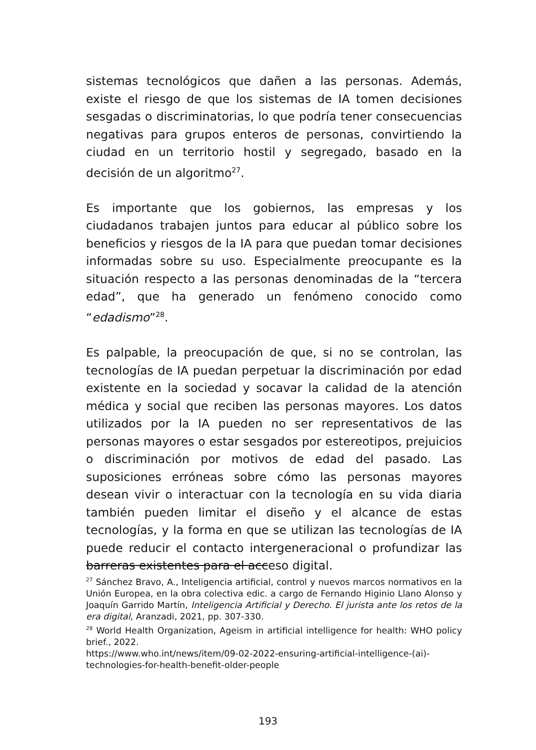sistemas tecnológicos que dañen a las personas. Además, existe el riesgo de que los sistemas de IA tomen decisiones sesgadas o discriminatorias, lo que podría tener consecuencias negativas para grupos enteros de personas, convirtiendo la ciudad en un territorio hostil y segregado, basado en la decisión de un algoritmo<sup>27</sup>.
Es importante que los gobiernos, las empresas y los ciudadanos trabajen juntos para educar al público sobre los beneficios y riesgos de la IA para que puedan tomar decisiones informadas sobre su uso. Especialmente preocupante es la situación respecto a las personas denominadas de la “tercera edad”, que ha generado un fenómeno conocido como “edadismo”<sup>28</sup>.
Es palpable, la preocupación de que, si no se controlan, las tecnologías de IA puedan perpetuar la discriminación por edad existente en la sociedad y socavar la calidad de la atención médica y social que reciben las personas mayores. Los datos utilizados por la IA pueden no ser representativos de las personas mayores o estar sesgados por estereotipos, prejuicios o discriminación por motivos de edad del pasado. Las suposiciones erróneas sobre cómo las personas mayores desean vivir o interactuar con la tecnología en su vida diaria también pueden limitar el diseño y el alcance de estas tecnologías, y la forma en que se utilizan las tecnologías de IA puede reducir el contacto intergeneracional o profundizar las barreras existentes para el acceso digital.
<sup>27</sup> Sánchez Bravo, A., Inteligencia artificial, control y nuevos marcos normativos en la Unión Europea, en la obra colectiva edic. a cargo de Fernando Higinio Llano Alonso y Joaquín Garrido Martín, Inteligencia Artificial y Derecho. El jurista ante los retos de la era digital, Aranzadi, 2021, pp. 307-330.
<sup>28</sup> World Health Organization, Ageism in artificial intelligence for health: WHO policy brief., 2022.
https://www.who.int/news/item/09-02-2022-ensuring-artificial-intelligence-(ai)-technologies-for-health-benefit-older-people
193